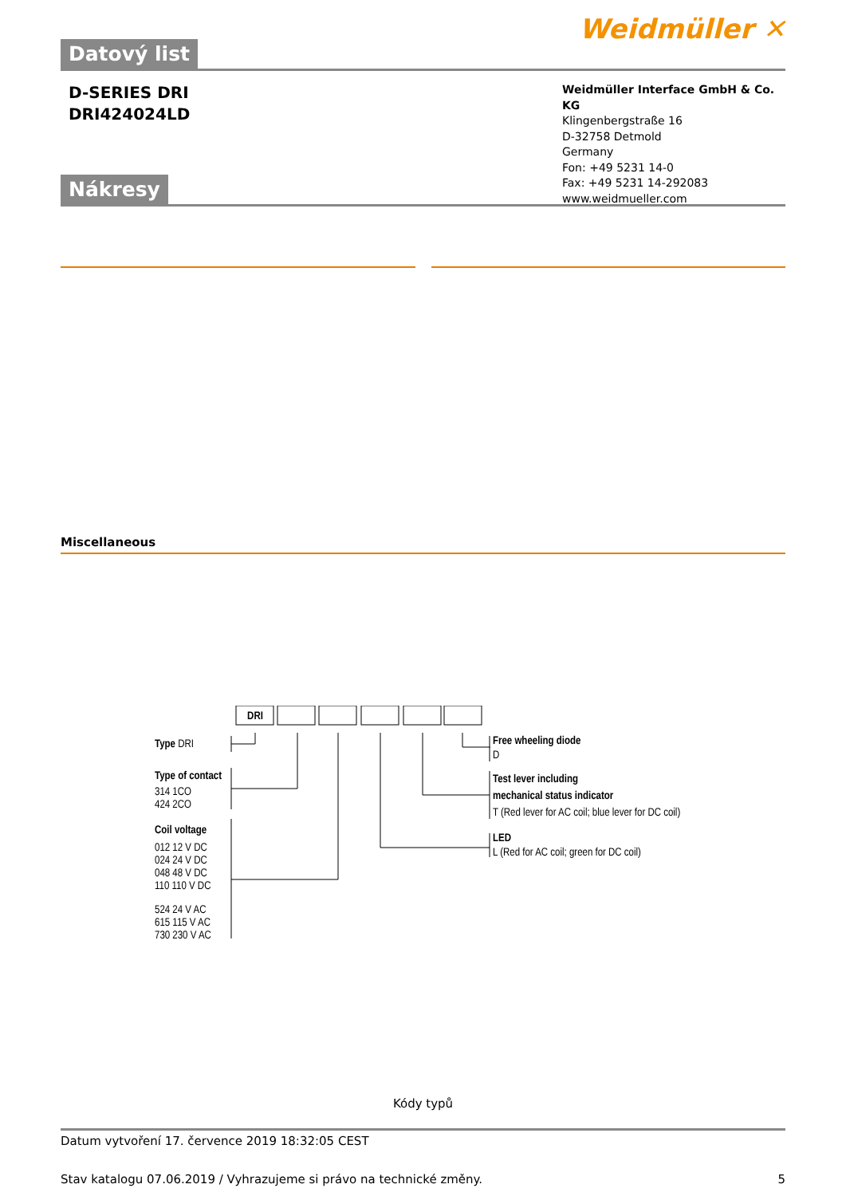Datový list
Weidmüller ✕
D-SERIES DRI
DRI424024LD
Weidmüller Interface GmbH & Co. KG
Klingenbergstraße 16
D-32758 Detmold
Germany
Fon: +49 5231 14-0
Fax: +49 5231 14-292083
www.weidmueller.com
Nákresy
Miscellaneous
DRI
Type DRI
Type of contact
314 1CO
424 2CO
Coil voltage
012 12 V DC
024 24 V DC
048 48 V DC
110 110 V DC
524 24 V AC
615 115 V AC
730 230 V AC
Free wheeling diode
D
Test lever including
mechanical status indicator
T (Red lever for AC coil; blue lever for DC coil)
LED
L (Red for AC coil; green for DC coil)
Kódy typů
Datum vytvoření 17. července 2019 18:32:05 CEST
Stav katalogu 07.06.2019 / Vyhrazujeme si právo na technické změny. 5